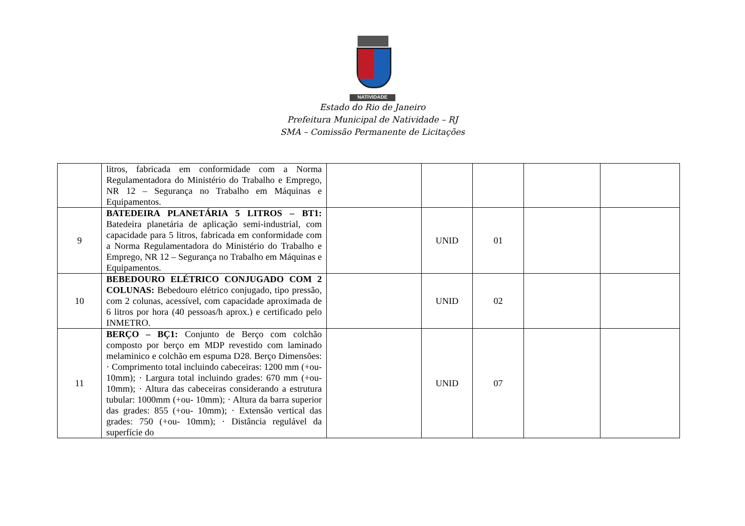NATIVIDADE
Estado do Rio de Janeiro
Prefeitura Municipal de Natividade – RJ
SMA – Comissão Permanente de Licitações
| | litros, fabricada em conformidade com a Norma Regulamentadora do Ministério do Trabalho e Emprego, NR 12 – Segurança no Trabalho em Máquinas e Equipamentos. | | | | | |
| 9 | BATEDEIRA PLANETÁRIA 5 LITROS – BT1: Batedeira planetária de aplicação semi-industrial, com capacidade para 5 litros, fabricada em conformidade com a Norma Regulamentadora do Ministério do Trabalho e Emprego, NR 12 – Segurança no Trabalho em Máquinas e Equipamentos. | | UNID | 01 | | |
| 10 | BEBEDOURO ELÉTRICO CONJUGADO COM 2 COLUNAS: Bebedouro elétrico conjugado, tipo pressão, com 2 colunas, acessível, com capacidade aproximada de 6 litros por hora (40 pessoas/h aprox.) e certificado pelo INMETRO. | | UNID | 02 | | |
| 11 | BERÇO – BÇ1: Conjunto de Berço com colchão composto por berço em MDP revestido com laminado melaminico e colchão em espuma D28. Berço Dimensões: · Comprimento total incluindo cabeceiras: 1200 mm (+ou- 10mm); · Largura total incluindo grades: 670 mm (+ou- 10mm); · Altura das cabeceiras considerando a estrutura tubular: 1000mm (+ou- 10mm); · Altura da barra superior das grades: 855 (+ou- 10mm); · Extensão vertical das grades: 750 (+ou- 10mm); · Distância regulável da superfície do | | UNID | 07 | | |